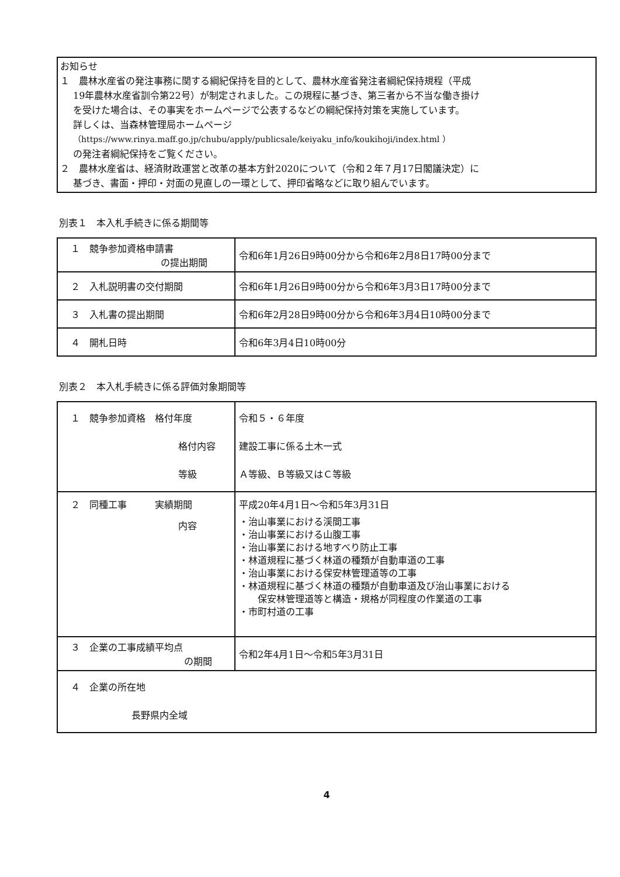お知らせ
１　農林水産省の発注事務に関する綱紀保持を目的として、農林水産省発注者綱紀保持規程（平成
19年農林水産省訓令第22号）が制定されました。この規程に基づき、第三者から不当な働き掛け
を受けた場合は、その事実をホームページで公表するなどの綱紀保持対策を実施しています。
詳しくは、当森林管理局ホームページ
（https://www.rinya.maff.go.jp/chubu/apply/publicsale/keiyaku_info/koukihoji/index.html ）
の発注者綱紀保持をご覧ください。
２　農林水産省は、経済財政運営と改革の基本方針2020について（令和２年７月17日閣議決定）に
基づき、書面・押印・対面の見直しの一環として、押印省略などに取り組んでいます。
別表１　本入札手続きに係る期間等
| １ 競争参加資格申請書 の提出期間 | 令和6年1月26日9時00分から令和6年2月8日17時00分まで |
| ２ 入札説明書の交付期間 | 令和6年1月26日9時00分から令和6年3月3日17時00分まで |
| ３ 入札書の提出期間 | 令和6年2月28日9時00分から令和6年3月4日10時00分まで |
| ４ 開札日時 | 令和6年3月4日10時00分 |
別表２　本入札手続きに係る評価対象期間等
| １ 競争参加資格 格付年度 格付内容 等級 | 令和５・６年度 建設工事に係る土木一式 Ａ等級、Ｂ等級又はＣ等級 |
| ２ 同種工事 実績期間 内容 | 平成20年4月1日～令和5年3月31日 ・治山事業における渓間工事 ・治山事業における山腹工事 ・治山事業における地すべり防止工事 ・林道規程に基づく林道の種類が自動車道の工事 ・治山事業における保安林管理道等の工事 ・林道規程に基づく林道の種類が自動車道及び治山事業における 保安林管理道等と構造・規格が同程度の作業道の工事 ・市町村道の工事 |
| ３ 企業の工事成績平均点 の期間 | 令和2年4月1日～令和5年3月31日 |
| ４ 企業の所在地 長野県内全域 | |
4